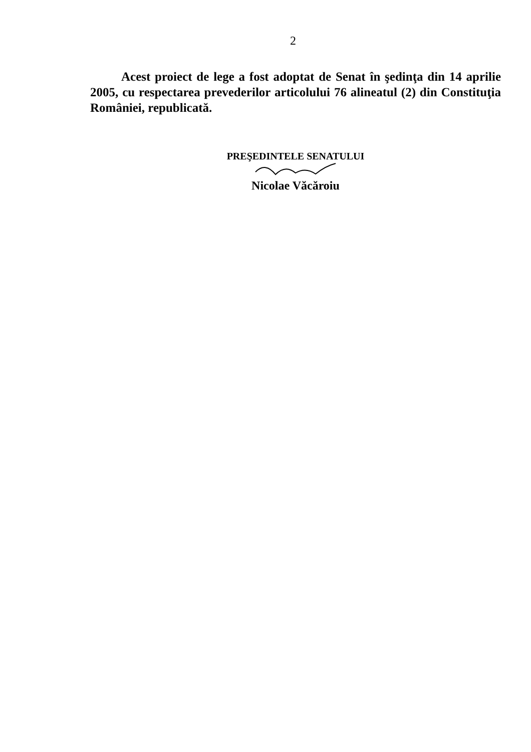2
Acest proiect de lege a fost adoptat de Senat în şedinţa din 14 aprilie 2005, cu respectarea prevederilor articolului 76 alineatul (2) din Constituţia României, republicată.
PREŞEDINTELE SENATULUI
Nicolae Văcăroiu